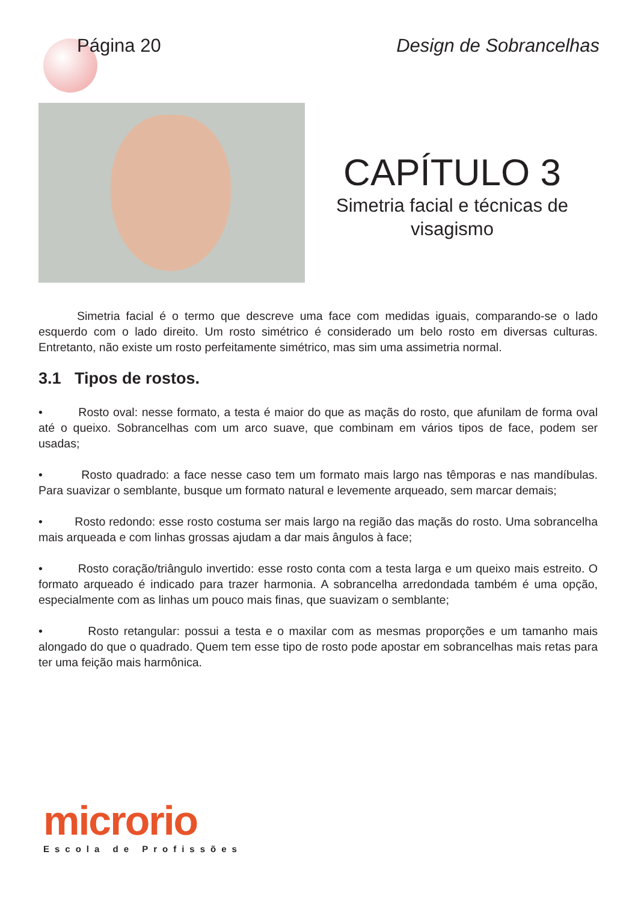Página 20 Design de Sobrancelhas
CAPÍTULO 3
Simetria facial e técnicas de
visagismo
Simetria facial é o termo que descreve uma face com medidas iguais, comparando-se o lado esquerdo com o lado direito. Um rosto simétrico é considerado um belo rosto em diversas culturas. Entretanto, não existe um rosto perfeitamente simétrico, mas sim uma assimetria normal.
3.1 Tipos de rostos.
• Rosto oval: nesse formato, a testa é maior do que as maçãs do rosto, que afunilam de forma oval até o queixo. Sobrancelhas com um arco suave, que combinam em vários tipos de face, podem ser usadas;
• Rosto quadrado: a face nesse caso tem um formato mais largo nas têmporas e nas mandíbulas. Para suavizar o semblante, busque um formato natural e levemente arqueado, sem marcar demais;
• Rosto redondo: esse rosto costuma ser mais largo na região das maçãs do rosto. Uma sobrancelha mais arqueada e com linhas grossas ajudam a dar mais ângulos à face;
• Rosto coração/triângulo invertido: esse rosto conta com a testa larga e um queixo mais estreito. O formato arqueado é indicado para trazer harmonia. A sobrancelha arredondada também é uma opção, especialmente com as linhas um pouco mais finas, que suavizam o semblante;
• Rosto retangular: possui a testa e o maxilar com as mesmas proporções e um tamanho mais alongado do que o quadrado. Quem tem esse tipo de rosto pode apostar em sobrancelhas mais retas para ter uma feição mais harmônica.
microrio
Escola de Profissões